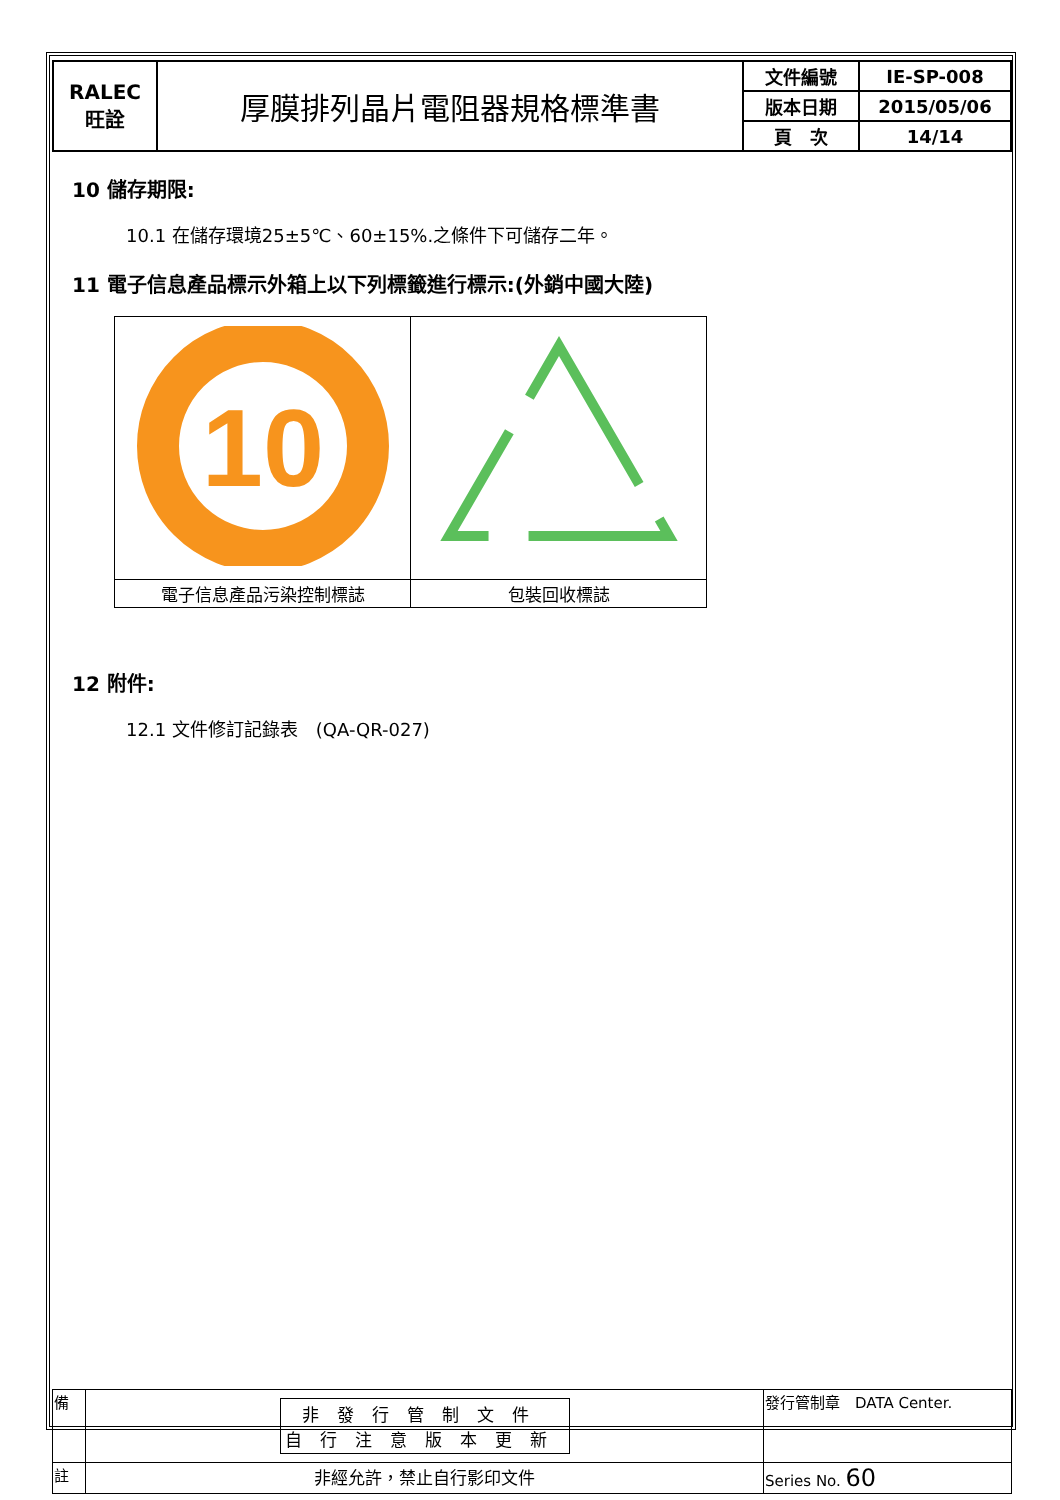| RALEC 旺詮 | 厚膜排列晶片電阻器規格標準書 | 文件編號 | IE-SP-008 |
| | | 版本日期 | 2015/05/06 |
| | | 頁 次 | 14/14 |
10 儲存期限:
10.1 在儲存環境25±5℃、60±15%.之條件下可儲存二年。
11 電子信息產品標示外箱上以下列標籤進行標示:(外銷中國大陸)
| 10 | |
| 電子信息產品污染控制標誌 | 包裝回收標誌 |
12 附件:
12.1 文件修訂記錄表　(QA-QR-027)
| 備 | 非發行管制文件 自行注意版本更新 | 發行管制章 DATA Center. |
| 註 | 非經允許，禁止自行影印文件 | Series No. 60 |